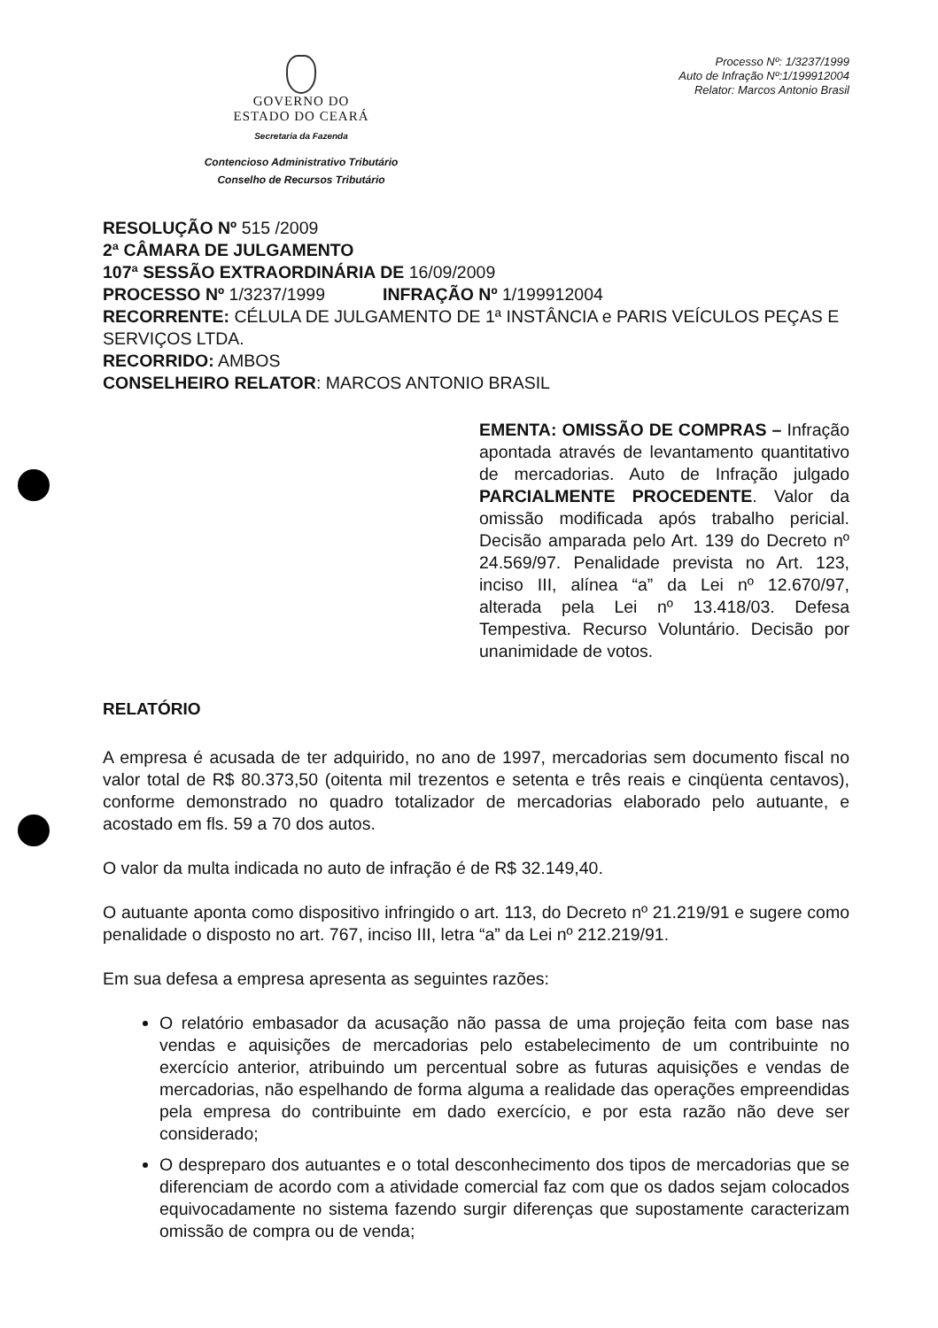GOVERNO DO
ESTADO DO CEARÁ
Secretaria da Fazenda
Contencioso Administrativo Tributário
Conselho de Recursos Tributário
Processo Nº: 1/3237/1999
Auto de Infração Nº:1/199912004
Relator: Marcos Antonio Brasil
RESOLUÇÃO Nº 515 /2009
2ª CÂMARA DE JULGAMENTO
107ª SESSÃO EXTRAORDINÁRIA DE 16/09/2009
PROCESSO Nº 1/3237/1999 INFRAÇÃO Nº 1/199912004
RECORRENTE: CÉLULA DE JULGAMENTO DE 1ª INSTÂNCIA e PARIS VEÍCULOS PEÇAS E SERVIÇOS LTDA.
RECORRIDO: AMBOS
CONSELHEIRO RELATOR: MARCOS ANTONIO BRASIL
EMENTA: OMISSÃO DE COMPRAS – Infração apontada através de levantamento quantitativo de mercadorias. Auto de Infração julgado PARCIALMENTE PROCEDENTE. Valor da omissão modificada após trabalho pericial. Decisão amparada pelo Art. 139 do Decreto nº 24.569/97. Penalidade prevista no Art. 123, inciso III, alínea “a” da Lei nº 12.670/97, alterada pela Lei nº 13.418/03. Defesa Tempestiva. Recurso Voluntário. Decisão por unanimidade de votos.
RELATÓRIO
A empresa é acusada de ter adquirido, no ano de 1997, mercadorias sem documento fiscal no valor total de R$ 80.373,50 (oitenta mil trezentos e setenta e três reais e cinqüenta centavos), conforme demonstrado no quadro totalizador de mercadorias elaborado pelo autuante, e acostado em fls. 59 a 70 dos autos.
O valor da multa indicada no auto de infração é de R$ 32.149,40.
O autuante aponta como dispositivo infringido o art. 113, do Decreto nº 21.219/91 e sugere como penalidade o disposto no art. 767, inciso III, letra “a” da Lei nº 212.219/91.
Em sua defesa a empresa apresenta as seguintes razões:
O relatório embasador da acusação não passa de uma projeção feita com base nas vendas e aquisições de mercadorias pelo estabelecimento de um contribuinte no exercício anterior, atribuindo um percentual sobre as futuras aquisições e vendas de mercadorias, não espelhando de forma alguma a realidade das operações empreendidas pela empresa do contribuinte em dado exercício, e por esta razão não deve ser considerado;
O despreparo dos autuantes e o total desconhecimento dos tipos de mercadorias que se diferenciam de acordo com a atividade comercial faz com que os dados sejam colocados equivocadamente no sistema fazendo surgir diferenças que supostamente caracterizam omissão de compra ou de venda;